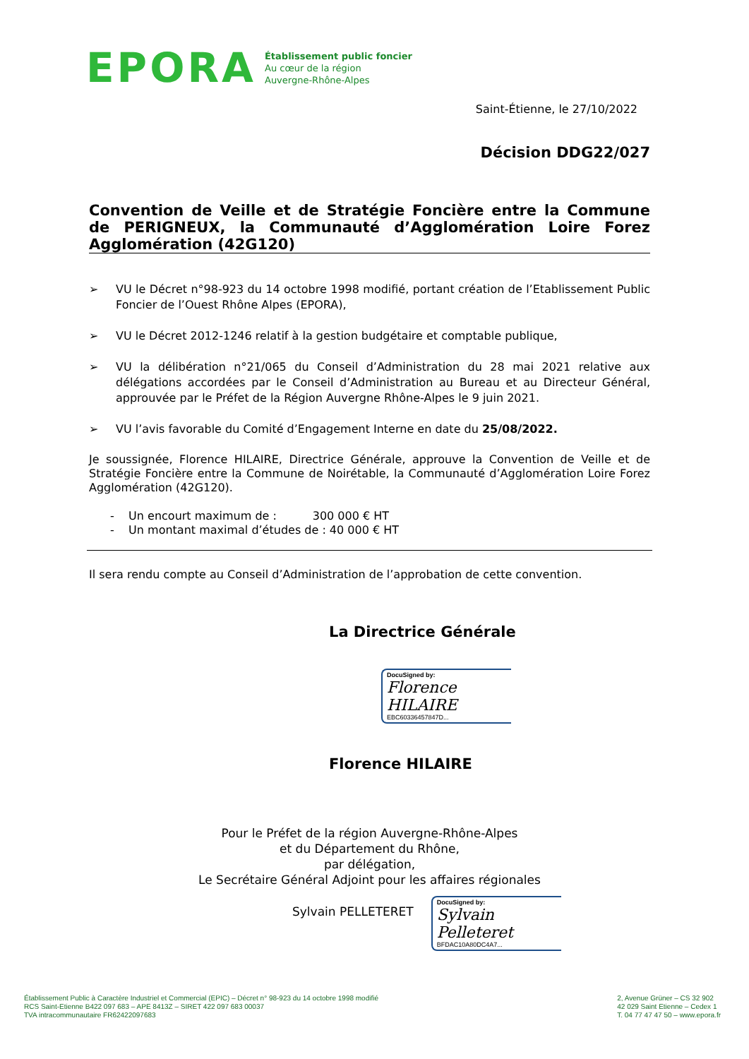EPORA
Établissement public foncier
Au cœur de la région
Auvergne-Rhône-Alpes
Saint-Étienne, le 27/10/2022
Décision DDG22/027
Convention de Veille et de Stratégie Foncière entre la Commune de PERIGNEUX, la Communauté d’Agglomération Loire Forez Agglomération (42G120)
➢ VU le Décret n°98-923 du 14 octobre 1998 modifié, portant création de l’Etablissement Public Foncier de l’Ouest Rhône Alpes (EPORA),
➢ VU le Décret 2012-1246 relatif à la gestion budgétaire et comptable publique,
➢ VU la délibération n°21/065 du Conseil d’Administration du 28 mai 2021 relative aux délégations accordées par le Conseil d’Administration au Bureau et au Directeur Général, approuvée par le Préfet de la Région Auvergne Rhône-Alpes le 9 juin 2021.
➢ VU l’avis favorable du Comité d’Engagement Interne en date du 25/08/2022.
Je soussignée, Florence HILAIRE, Directrice Générale, approuve la Convention de Veille et de Stratégie Foncière entre la Commune de Noirétable, la Communauté d’Agglomération Loire Forez Agglomération (42G120).
- Un encourt maximum de : 300 000 € HT
- Un montant maximal d’études de : 40 000 € HT
Il sera rendu compte au Conseil d’Administration de l’approbation de cette convention.
La Directrice Générale
DocuSigned by:
Florence HILAIRE
EBC60336457847D...
Florence HILAIRE
Pour le Préfet de la région Auvergne-Rhône-Alpes
et du Département du Rhône,
par délégation,
Le Secrétaire Général Adjoint pour les affaires régionales
Sylvain PELLETERET
DocuSigned by:
Sylvain Pelleteret
BFDAC10A80DC4A7...
Établissement Public à Caractère Industriel et Commercial (EPIC) – Décret n° 98-923 du 14 octobre 1998 modifié
RCS Saint-Etienne B422 097 683 – APE 8413Z – SIRET 422 097 683 00037
TVA intracommunautaire FR62422097683
2, Avenue Grüner – CS 32 902
42 029 Saint Etienne – Cedex 1
T. 04 77 47 47 50 – www.epora.fr